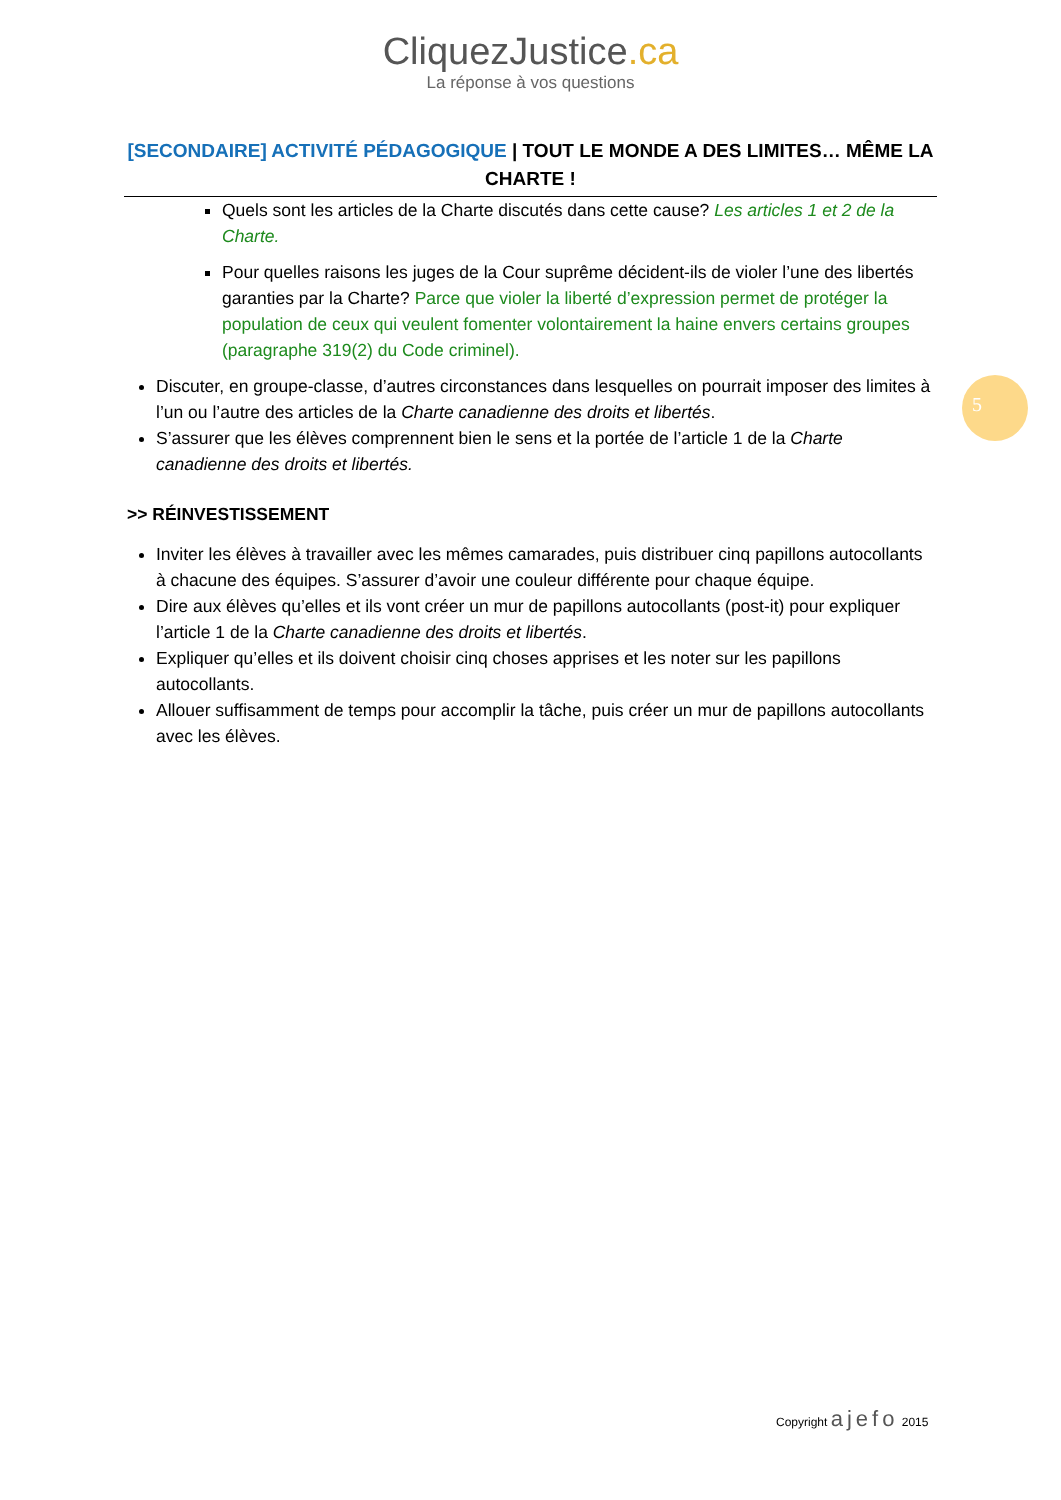CliquezJustice.ca
La réponse à vos questions
[SECONDAIRE] ACTIVITÉ PÉDAGOGIQUE | TOUT LE MONDE A DES LIMITES… MÊME LA CHARTE !
Quels sont les articles de la Charte discutés dans cette cause? Les articles 1 et 2 de la Charte.
Pour quelles raisons les juges de la Cour suprême décident-ils de violer l’une des libertés garanties par la Charte? Parce que violer la liberté d’expression permet de protéger la population de ceux qui veulent fomenter volontairement la haine envers certains groupes (paragraphe 319(2) du Code criminel).
Discuter, en groupe-classe, d’autres circonstances dans lesquelles on pourrait imposer des limites à l’un ou l’autre des articles de la Charte canadienne des droits et libertés.
S’assurer que les élèves comprennent bien le sens et la portée de l’article 1 de la Charte canadienne des droits et libertés.
>> RÉINVESTISSEMENT
Inviter les élèves à travailler avec les mêmes camarades, puis distribuer cinq papillons autocollants à chacune des équipes. S’assurer d’avoir une couleur différente pour chaque équipe.
Dire aux élèves qu’elles et ils vont créer un mur de papillons autocollants (post-it) pour expliquer l’article 1 de la Charte canadienne des droits et libertés.
Expliquer qu’elles et ils doivent choisir cinq choses apprises et les noter sur les papillons autocollants.
Allouer suffisamment de temps pour accomplir la tâche, puis créer un mur de papillons autocollants avec les élèves.
5
Copyright ajefo 2015